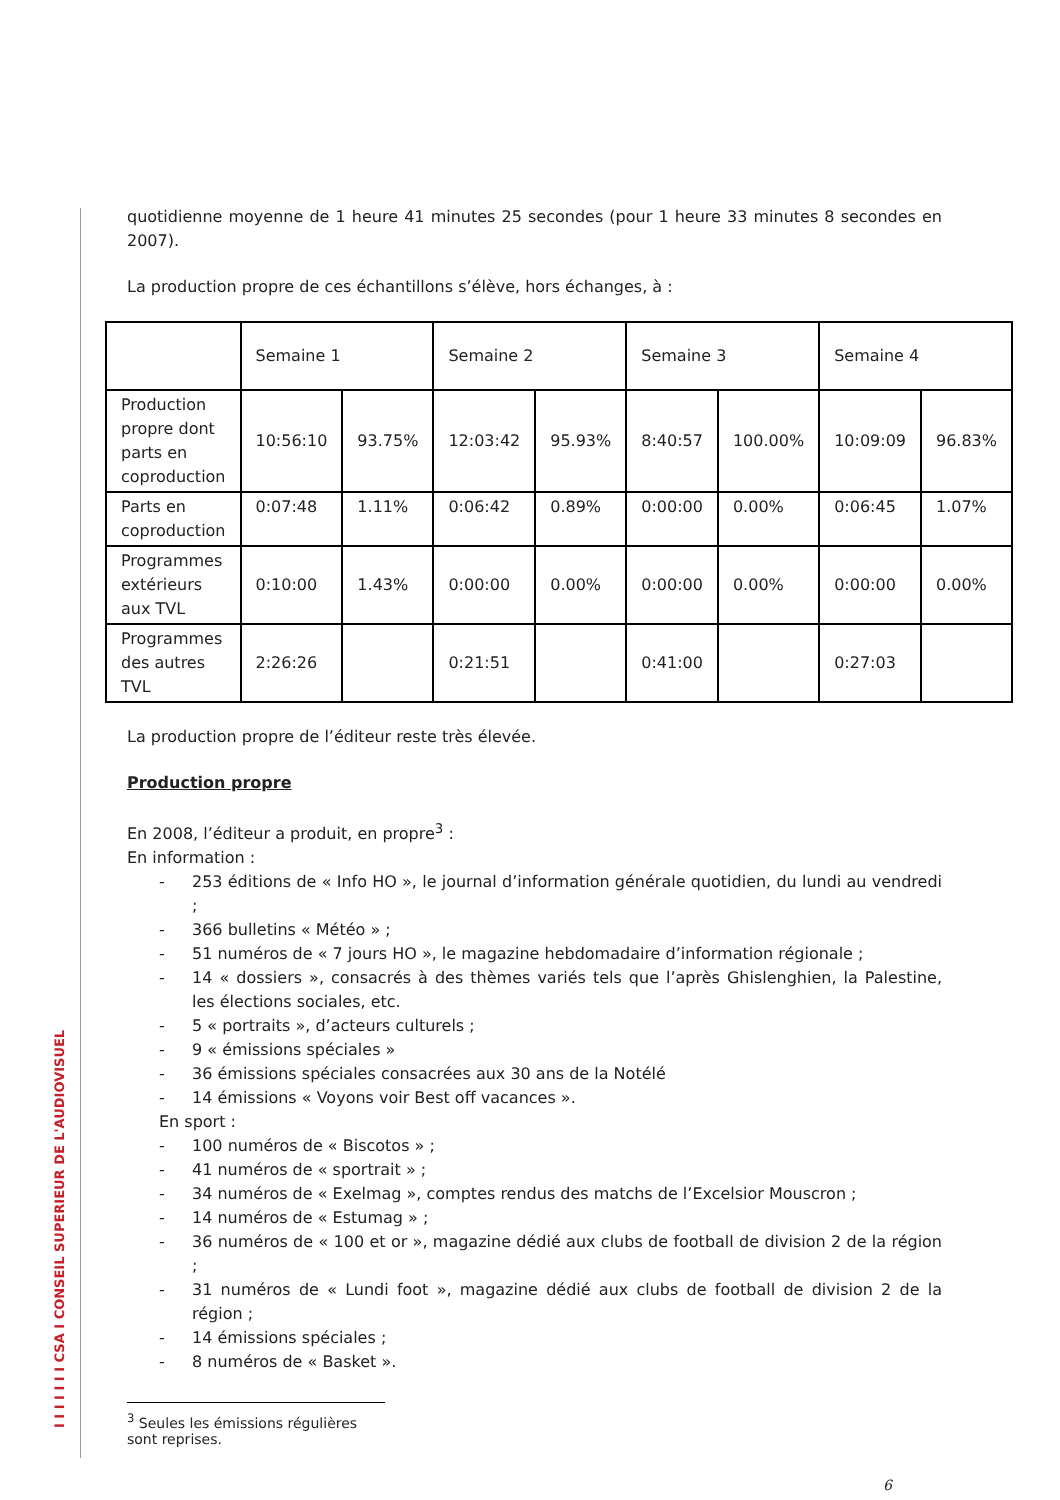I I I I I I I CSA I CONSEIL SUPERIEUR DE L'AUDIOVISUEL
quotidienne moyenne de 1 heure 41 minutes 25 secondes (pour 1 heure 33 minutes 8 secondes en 2007).
La production propre de ces échantillons s’élève, hors échanges, à :
| | Semaine 1 | | Semaine 2 | | Semaine 3 | | Semaine 4 | |
| Production propre dont parts en coproduction | 10:56:10 | 93.75% | 12:03:42 | 95.93% | 8:40:57 | 100.00% | 10:09:09 | 96.83% |
| Parts en coproduction | 0:07:48 | 1.11% | 0:06:42 | 0.89% | 0:00:00 | 0.00% | 0:06:45 | 1.07% |
| Programmes extérieurs aux TVL | 0:10:00 | 1.43% | 0:00:00 | 0.00% | 0:00:00 | 0.00% | 0:00:00 | 0.00% |
| Programmes des autres TVL | 2:26:26 | | 0:21:51 | | 0:41:00 | | 0:27:03 | |
La production propre de l’éditeur reste très élevée.
Production propre
En 2008, l’éditeur a produit, en propre<sup>3</sup> :
En information :
- 253 éditions de « Info HO », le journal d’information générale quotidien, du lundi au vendredi ;
- 366 bulletins « Météo » ;
- 51 numéros de « 7 jours HO », le magazine hebdomadaire d’information régionale ;
- 14 « dossiers », consacrés à des thèmes variés tels que l’après Ghislenghien, la Palestine, les élections sociales, etc.
- 5 « portraits », d’acteurs culturels ;
- 9 « émissions spéciales »
- 36 émissions spéciales consacrées aux 30 ans de la Notélé
- 14 émissions « Voyons voir Best off vacances ».
En sport :
- 100 numéros de « Biscotos » ;
- 41 numéros de « sportrait » ;
- 34 numéros de « Exelmag », comptes rendus des matchs de l’Excelsior Mouscron ;
- 14 numéros de « Estumag » ;
- 36 numéros de « 100 et or », magazine dédié aux clubs de football de division 2 de la région ;
- 31 numéros de « Lundi foot », magazine dédié aux clubs de football de division 2 de la région ;
- 14 émissions spéciales ;
- 8 numéros de « Basket ».
<sup>3</sup> Seules les émissions régulières sont reprises.
6